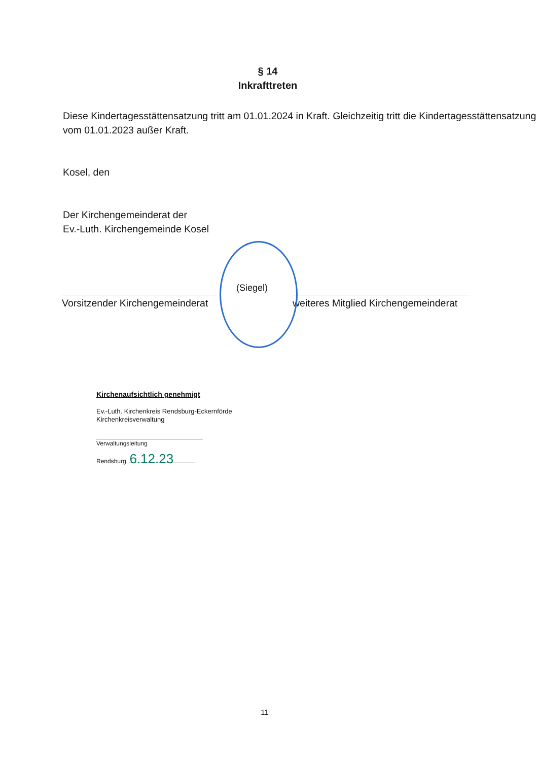§ 14
Inkrafttreten
Diese Kindertagesstättensatzung tritt am 01.01.2024 in Kraft. Gleichzeitig tritt die Kindertagesstättensatzung vom 01.01.2023 außer Kraft.
Kosel, den
Der Kirchengemeinderat der
Ev.-Luth. Kirchengemeinde Kosel
(Siegel)
Vorsitzender Kirchengemeinderat
weiteres Mitglied Kirchengemeinderat
Kirchenaufsichtlich genehmigt
Ev.-Luth. Kirchenkreis Rendsburg-Eckernförde
Kirchenkreisverwaltung
Verwaltungsleitung
Rendsburg, 6.12.23
11